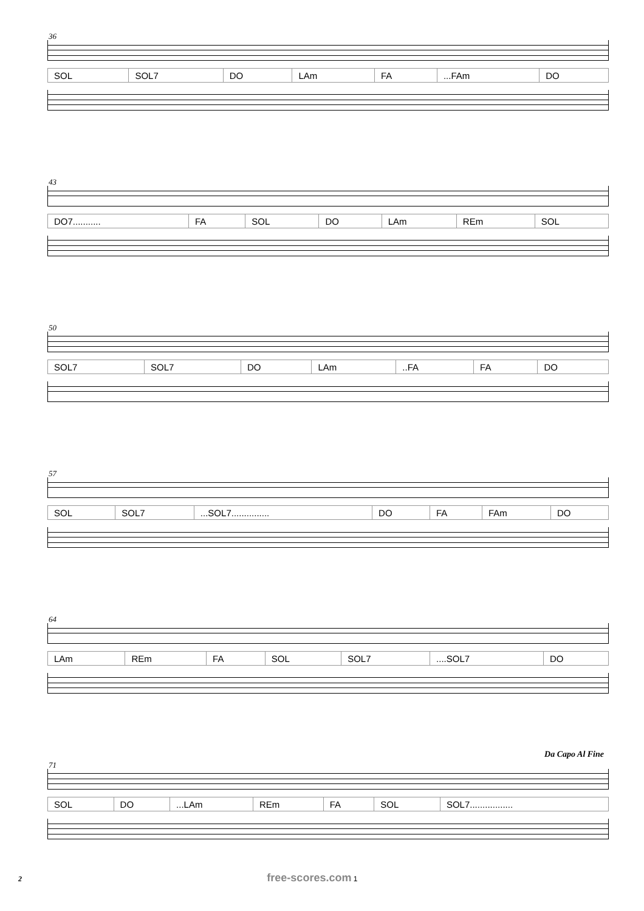36
| SOL | SOL7 | DO | LAm | FA | ...FAm | DO |
43
| DO7........... | FA | SOL | DO | LAm | REm | SOL |
50
| SOL7 | SOL7 | DO | LAm | ..FA | FA | DO |
57
| SOL | SOL7 | ...SOL7............... | DO | FA | FAm | DO |
64
| LAm | REm | FA | SOL | SOL7 | ....SOL7 | DO |
Da Capo Al Fine
71
| SOL | DO | ...LAm | REm | FA | SOL | SOL7................. |
2 free-scores.com 1